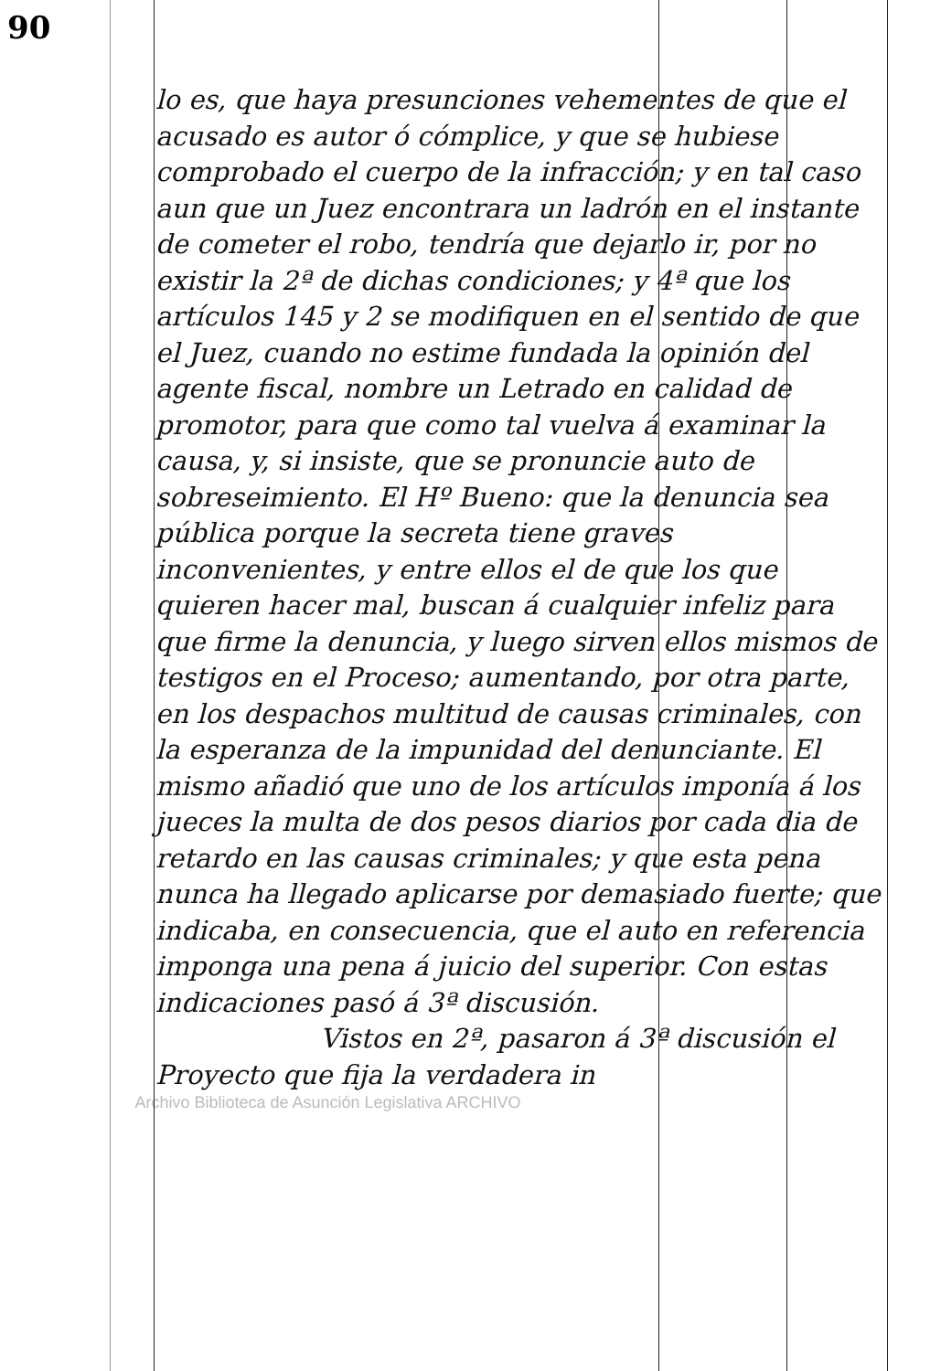90
lo es, que haya presunciones vehementes de que el acusado es autor ó cómplice, y que se hubiese comprobado el cuerpo de la infracción; y en tal caso aun que un Juez encontrara un ladrón en el instante de cometer el robo, tendría que dejarlo ir, por no existir la 2ª de dichas condiciones; y 4ª que los artículos 145 y 2 se modifiquen en el sentido de que el Juez, cuando no estime fundada la opinión del agente fiscal, nombre un Letrado en calidad de promotor, para que como tal vuelva á examinar la causa, y, si insiste, que se pronuncie auto de sobreseimiento. El Hº Bueno: que la denuncia sea pública porque la secreta tiene graves inconvenientes, y entre ellos el de que los que quieren hacer mal, buscan á cualquier infeliz para que firme la denuncia, y luego sirven ellos mismos de testigos en el Proceso; aumentando, por otra parte, en los despachos multitud de causas criminales, con la esperanza de la impunidad del denunciante. El mismo añadió que uno de los artículos imponía á los jueces la multa de dos pesos diarios por cada dia de retardo en las causas criminales; y que esta pena nunca ha llegado aplicarse por demasiado fuerte; que indicaba, en consecuencia, que el auto en referencia imponga una pena á juicio del superior. Con estas indicaciones pasó á 3ª discusión.
Vistos en 2ª, pasaron á 3ª discusión el Proyecto que fija la verdadera in
Archivo Biblioteca de Asunción Legislativa ARCHIVO